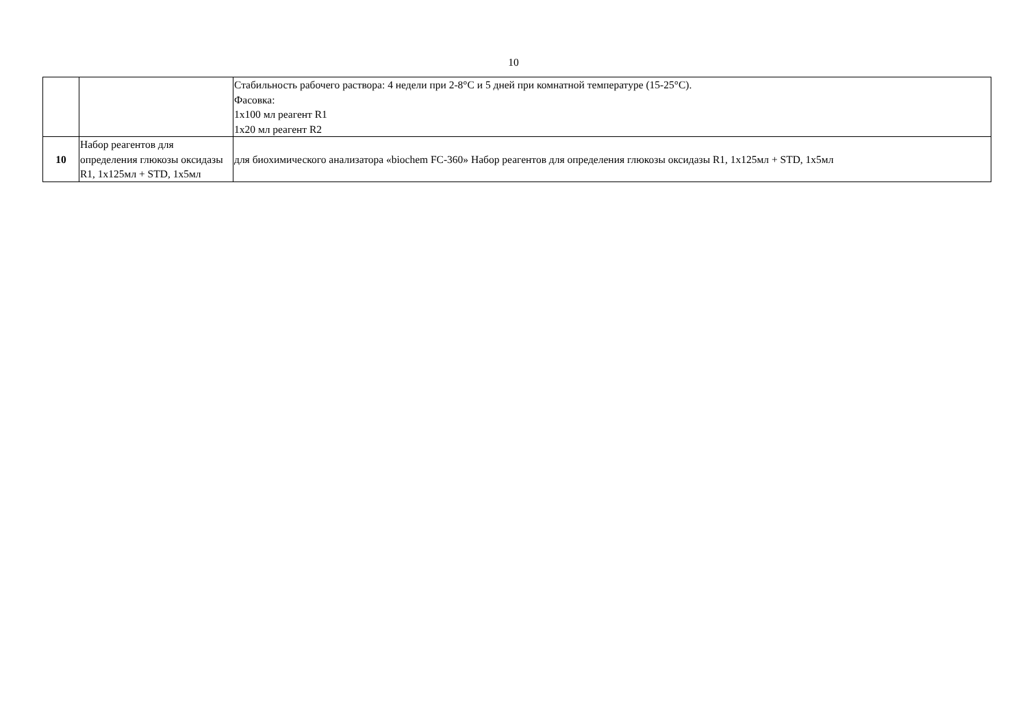10
| | | Стабильность рабочего раствора: 4 недели при 2-8°С и 5 дней при комнатной температуре (15-25°С). Фасовка: 1х100 мл реагент R1 1х20 мл реагент R2 |
| 10 | Набор реагентов для определения глюкозы оксидазы R1, 1х125мл + STD, 1х5мл | для биохимического анализатора «biochem FC-360» Набор реагентов для определения глюкозы оксидазы R1, 1х125мл + STD, 1х5мл |